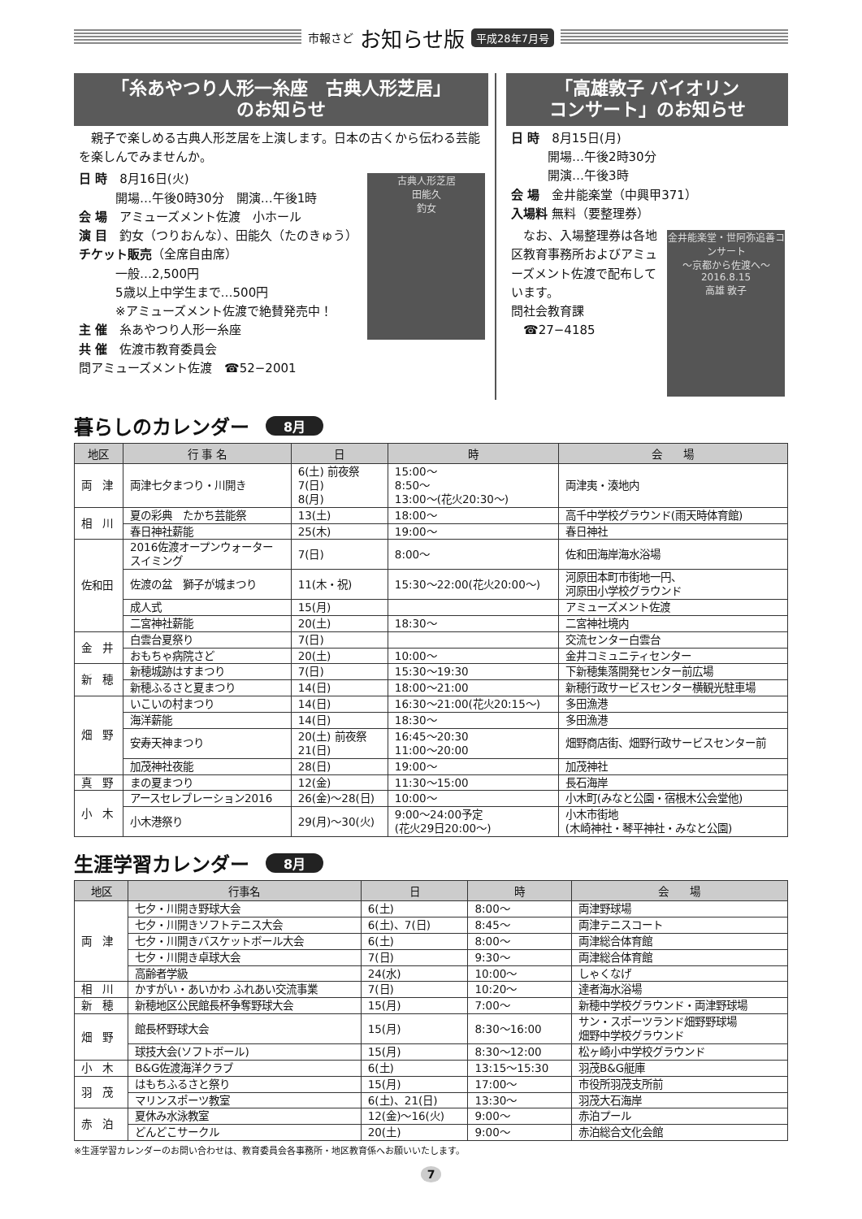市報さど お知らせ版 平成28年7月号
「糸あやつり人形一糸座　古典人形芝居」
のお知らせ
　親子で楽しめる古典人形芝居を上演します。日本の古くから伝わる芸能を楽しんでみませんか。
古典人形芝居
田能久
釣女
日 時　8月16日(火)
　　　開場…午後0時30分　開演…午後1時
会 場　アミューズメント佐渡　小ホール
演 目　釣女（つりおんな）、田能久（たのきゅう）
チケット販売（全席自由席）
　　　一般…2,500円
　　　5歳以上中学生まで…500円
　　　※アミューズメント佐渡で絶賛発売中！
主 催　糸あやつり人形一糸座
共 催　佐渡市教育委員会
問アミューズメント佐渡　☎52−2001
「高雄敦子 バイオリン
コンサート」のお知らせ
日 時　8月15日(月)
　　　開場…午後2時30分
　　　開演…午後3時
会 場　金井能楽堂（中興甲371）
入場料 無料（要整理券）
金井能楽堂・世阿弥追善コンサート
～京都から佐渡へ～
2016.8.15
高雄 敦子
　なお、入場整理券は各地区教育事務所およびアミューズメント佐渡で配布しています。
問社会教育課
　☎27−4185
暮らしのカレンダー 8月
| 地区 | 行 事 名 | 日 | 時 | 会 場 |
| --- | --- | --- | --- | --- |
| 両 津 | 両津七夕まつり・川開き | 6(土) 前夜祭 7(日) 8(月) | 15:00～ 8:50～ 13:00～(花火20:30～) | 両津夷・湊地内 |
| 相 川 | 夏の彩典 たかち芸能祭 | 13(土) | 18:00～ | 高千中学校グラウンド(雨天時体育館) |
| | 春日神社薪能 | 25(木) | 19:00～ | 春日神社 |
| 佐和田 | 2016佐渡オープンウォーター スイミング | 7(日) | 8:00～ | 佐和田海岸海水浴場 |
| | 佐渡の盆 獅子が城まつり | 11(木・祝) | 15:30～22:00(花火20:00～) | 河原田本町市街地一円、 河原田小学校グラウンド |
| | 成人式 | 15(月) | | アミューズメント佐渡 |
| | 二宮神社薪能 | 20(土) | 18:30～ | 二宮神社境内 |
| 金 井 | 白雲台夏祭り | 7(日) | | 交流センター白雲台 |
| | おもちゃ病院さど | 20(土) | 10:00～ | 金井コミュニティセンター |
| 新 穂 | 新穂城跡はすまつり | 7(日) | 15:30～19:30 | 下新穂集落開発センター前広場 |
| | 新穂ふるさと夏まつり | 14(日) | 18:00～21:00 | 新穂行政サービスセンター横観光駐車場 |
| 畑 野 | いこいの村まつり | 14(日) | 16:30～21:00(花火20:15～) | 多田漁港 |
| | 海洋薪能 | 14(日) | 18:30～ | 多田漁港 |
| | 安寿天神まつり | 20(土) 前夜祭 21(日) | 16:45～20:30 11:00～20:00 | 畑野商店街、畑野行政サービスセンター前 |
| | 加茂神社夜能 | 28(日) | 19:00～ | 加茂神社 |
| 真 野 | まの夏まつり | 12(金) | 11:30～15:00 | 長石海岸 |
| 小 木 | アースセレブレーション2016 | 26(金)～28(日) | 10:00～ | 小木町(みなと公園・宿根木公会堂他) |
| | 小木港祭り | 29(月)～30(火) | 9:00～24:00予定 (花火29日20:00～) | 小木市街地 (木崎神社・琴平神社・みなと公園) |
生涯学習カレンダー 8月
| 地区 | 行事名 | 日 | 時 | 会 場 |
| --- | --- | --- | --- | --- |
| 両 津 | 七夕・川開き野球大会 | 6(土) | 8:00～ | 両津野球場 |
| | 七夕・川開きソフトテニス大会 | 6(土)、7(日) | 8:45～ | 両津テニスコート |
| | 七夕・川開きバスケットボール大会 | 6(土) | 8:00～ | 両津総合体育館 |
| | 七夕・川開き卓球大会 | 7(日) | 9:30～ | 両津総合体育館 |
| | 高齢者学級 | 24(水) | 10:00～ | しゃくなげ |
| 相 川 | かすがい・あいかわ ふれあい交流事業 | 7(日) | 10:20～ | 達者海水浴場 |
| 新 穂 | 新穂地区公民館長杯争奪野球大会 | 15(月) | 7:00～ | 新穂中学校グラウンド・両津野球場 |
| 畑 野 | 館長杯野球大会 | 15(月) | 8:30～16:00 | サン・スポーツランド畑野野球場 畑野中学校グラウンド |
| | 球技大会(ソフトボール) | 15(月) | 8:30～12:00 | 松ヶ崎小中学校グラウンド |
| 小 木 | B&G佐渡海洋クラブ | 6(土) | 13:15～15:30 | 羽茂B&G艇庫 |
| 羽 茂 | はもちふるさと祭り | 15(月) | 17:00～ | 市役所羽茂支所前 |
| | マリンスポーツ教室 | 6(土)、21(日) | 13:30～ | 羽茂大石海岸 |
| 赤 泊 | 夏休み水泳教室 | 12(金)～16(火) | 9:00～ | 赤泊プール |
| | どんどこサークル | 20(土) | 9:00～ | 赤泊総合文化会館 |
※生涯学習カレンダーのお問い合わせは、教育委員会各事務所・地区教育係へお願いいたします。
7